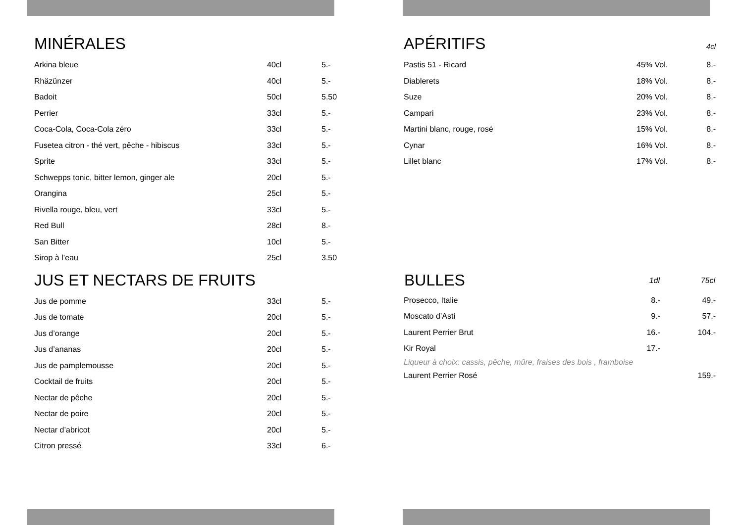MINÉRALES
| Arkina bleue | 40cl | 5.- |
| Rhäzünzer | 40cl | 5.- |
| Badoit | 50cl | 5.50 |
| Perrier | 33cl | 5.- |
| Coca-Cola, Coca-Cola zéro | 33cl | 5.- |
| Fusetea citron - thé vert, pêche - hibiscus | 33cl | 5.- |
| Sprite | 33cl | 5.- |
| Schwepps tonic, bitter lemon, ginger ale | 20cl | 5.- |
| Orangina | 25cl | 5.- |
| Rivella rouge, bleu, vert | 33cl | 5.- |
| Red Bull | 28cl | 8.- |
| San Bitter | 10cl | 5.- |
| Sirop à l’eau | 25cl | 3.50 |
JUS ET NECTARS DE FRUITS
| Jus de pomme | 33cl | 5.- |
| Jus de tomate | 20cl | 5.- |
| Jus d’orange | 20cl | 5.- |
| Jus d’ananas | 20cl | 5.- |
| Jus de pamplemousse | 20cl | 5.- |
| Cocktail de fruits | 20cl | 5.- |
| Nectar de pêche | 20cl | 5.- |
| Nectar de poire | 20cl | 5.- |
| Nectar d’abricot | 20cl | 5.- |
| Citron pressé | 33cl | 6.- |
APÉRITIFS 4cl
| Pastis 51 - Ricard | 45% Vol. | 8.- |
| Diablerets | 18% Vol. | 8.- |
| Suze | 20% Vol. | 8.- |
| Campari | 23% Vol. | 8.- |
| Martini blanc, rouge, rosé | 15% Vol. | 8.- |
| Cynar | 16% Vol. | 8.- |
| Lillet blanc | 17% Vol. | 8.- |
| BULLES | 1dl | 75cl |
| --- | --- | --- |
| Prosecco, Italie | 8.- | 49.- |
| Moscato d’Asti | 9.- | 57.- |
| Laurent Perrier Brut | 16.- | 104.- |
| Kir Royal | 17.- | |
| Liqueur à choix: cassis, pêche, mûre, fraises des bois , framboise | | |
| Laurent Perrier Rosé | | 159.- |